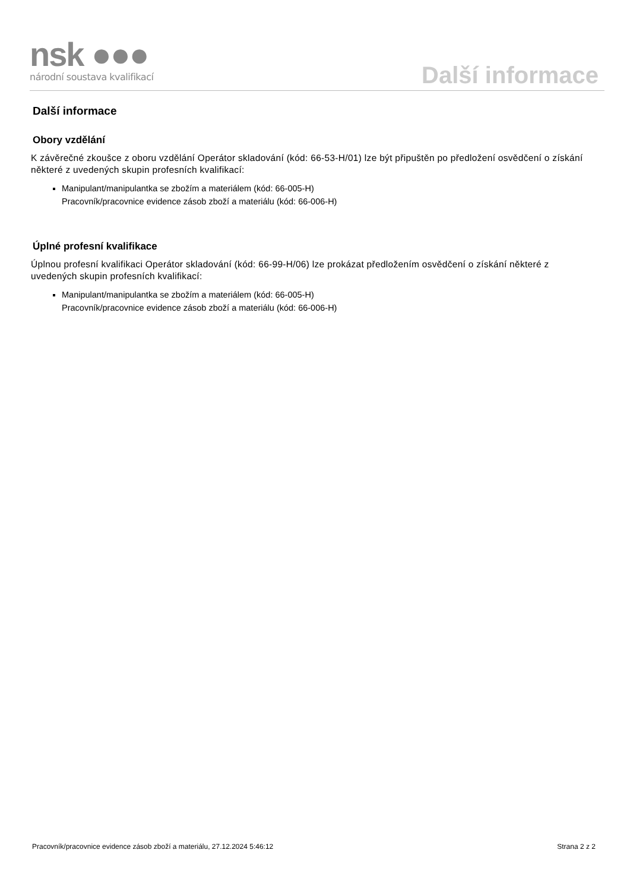nsk ●●●
národní soustava kvalifikací
Další informace
Další informace
Obory vzdělání
K závěrečné zkoušce z oboru vzdělání Operátor skladování (kód: 66-53-H/01) lze být připuštěn po předložení osvědčení o získání některé z uvedených skupin profesních kvalifikací:
Manipulant/manipulantka se zbožím a materiálem (kód: 66-005-H)
Pracovník/pracovnice evidence zásob zboží a materiálu (kód: 66-006-H)
Úplné profesní kvalifikace
Úplnou profesní kvalifikaci Operátor skladování (kód: 66-99-H/06) lze prokázat předložením osvědčení o získání některé z uvedených skupin profesních kvalifikací:
Manipulant/manipulantka se zbožím a materiálem (kód: 66-005-H)
Pracovník/pracovnice evidence zásob zboží a materiálu (kód: 66-006-H)
Pracovník/pracovnice evidence zásob zboží a materiálu, 27.12.2024 5:46:12 Strana 2 z 2